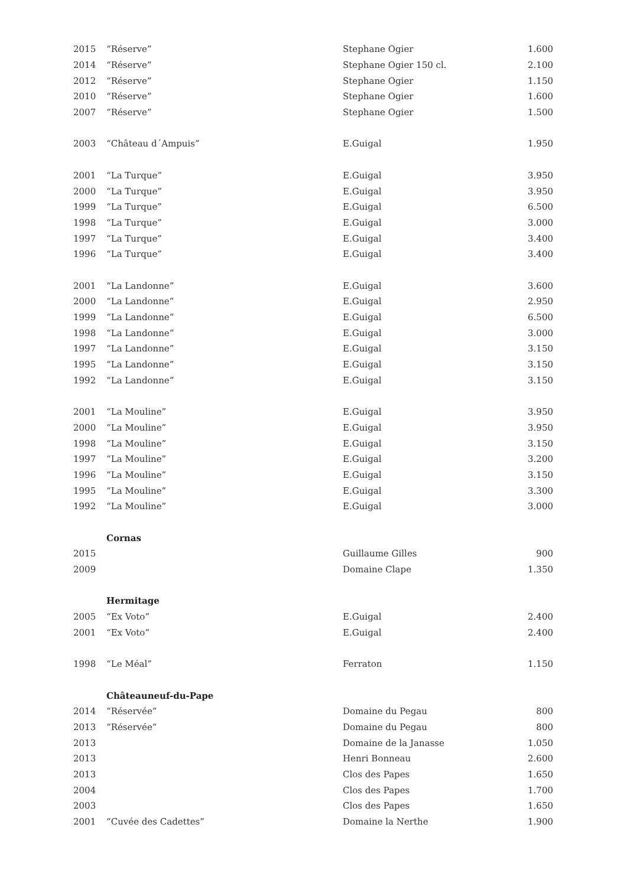| 2015 | “Réserve” | Stephane Ogier | 1.600 |
| 2014 | “Réserve” | Stephane Ogier 150 cl. | 2.100 |
| 2012 | “Réserve” | Stephane Ogier | 1.150 |
| 2010 | “Réserve” | Stephane Ogier | 1.600 |
| 2007 | “Réserve” | Stephane Ogier | 1.500 |
| 2003 | “Château d´Ampuis” | E.Guigal | 1.950 |
| 2001 | “La Turque” | E.Guigal | 3.950 |
| 2000 | “La Turque” | E.Guigal | 3.950 |
| 1999 | “La Turque” | E.Guigal | 6.500 |
| 1998 | “La Turque” | E.Guigal | 3.000 |
| 1997 | “La Turque” | E.Guigal | 3.400 |
| 1996 | “La Turque” | E.Guigal | 3.400 |
| 2001 | “La Landonne” | E.Guigal | 3.600 |
| 2000 | “La Landonne” | E.Guigal | 2.950 |
| 1999 | “La Landonne” | E.Guigal | 6.500 |
| 1998 | “La Landonne” | E.Guigal | 3.000 |
| 1997 | “La Landonne” | E.Guigal | 3.150 |
| 1995 | “La Landonne” | E.Guigal | 3.150 |
| 1992 | “La Landonne” | E.Guigal | 3.150 |
| 2001 | “La Mouline” | E.Guigal | 3.950 |
| 2000 | “La Mouline” | E.Guigal | 3.950 |
| 1998 | “La Mouline” | E.Guigal | 3.150 |
| 1997 | “La Mouline” | E.Guigal | 3.200 |
| 1996 | “La Mouline” | E.Guigal | 3.150 |
| 1995 | “La Mouline” | E.Guigal | 3.300 |
| 1992 | “La Mouline” | E.Guigal | 3.000 |
| | Cornas | | |
| 2015 | | Guillaume Gilles | 900 |
| 2009 | | Domaine Clape | 1.350 |
| | Hermitage | | |
| 2005 | “Ex Voto” | E.Guigal | 2.400 |
| 2001 | “Ex Voto” | E.Guigal | 2.400 |
| 1998 | “Le Méal” | Ferraton | 1.150 |
| | Châteauneuf-du-Pape | | |
| 2014 | “Réservée” | Domaine du Pegau | 800 |
| 2013 | “Réservée” | Domaine du Pegau | 800 |
| 2013 | | Domaine de la Janasse | 1.050 |
| 2013 | | Henri Bonneau | 2.600 |
| 2013 | | Clos des Papes | 1.650 |
| 2004 | | Clos des Papes | 1.700 |
| 2003 | | Clos des Papes | 1.650 |
| 2001 | “Cuvée des Cadettes” | Domaine la Nerthe | 1.900 |